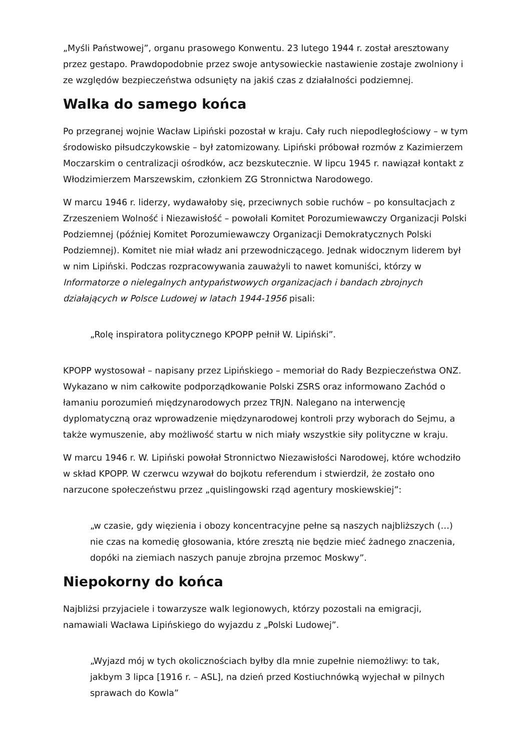„Myśli Państwowej”, organu prasowego Konwentu. 23 lutego 1944 r. został aresztowany przez gestapo. Prawdopodobnie przez swoje antysowieckie nastawienie zostaje zwolniony i ze względów bezpieczeństwa odsunięty na jakiś czas z działalności podziemnej.
Walka do samego końca
Po przegranej wojnie Wacław Lipiński pozostał w kraju. Cały ruch niepodległościowy – w tym środowisko piłsudczykowskie – był zatomizowany. Lipiński próbował rozmów z Kazimierzem Moczarskim o centralizacji ośrodków, acz bezskutecznie. W lipcu 1945 r. nawiązał kontakt z Włodzimierzem Marszewskim, członkiem ZG Stronnictwa Narodowego.
W marcu 1946 r. liderzy, wydawałoby się, przeciwnych sobie ruchów – po konsultacjach z Zrzeszeniem Wolność i Niezawisłość – powołali Komitet Porozumiewawczy Organizacji Polski Podziemnej (później Komitet Porozumiewawczy Organizacji Demokratycznych Polski Podziemnej). Komitet nie miał władz ani przewodniczącego. Jednak widocznym liderem był w nim Lipiński. Podczas rozpracowywania zauważyli to nawet komuniści, którzy w Informatorze o nielegalnych antypaństwowych organizacjach i bandach zbrojnych działających w Polsce Ludowej w latach 1944-1956 pisali:
„Rolę inspiratora politycznego KPOPP pełnił W. Lipiński”.
KPOPP wystosował – napisany przez Lipińskiego – memoriał do Rady Bezpieczeństwa ONZ. Wykazano w nim całkowite podporządkowanie Polski ZSRS oraz informowano Zachód o łamaniu porozumień międzynarodowych przez TRJN. Nalegano na interwencję dyplomatyczną oraz wprowadzenie międzynarodowej kontroli przy wyborach do Sejmu, a także wymuszenie, aby możliwość startu w nich miały wszystkie siły polityczne w kraju.
W marcu 1946 r. W. Lipiński powołał Stronnictwo Niezawisłości Narodowej, które wchodziło w skład KPOPP. W czerwcu wzywał do bojkotu referendum i stwierdził, że zostało ono narzucone społeczeństwu przez „quislingowski rząd agentury moskiewskiej”:
„w czasie, gdy więzienia i obozy koncentracyjne pełne są naszych najbliższych (…) nie czas na komedię głosowania, które zresztą nie będzie mieć żadnego znaczenia, dopóki na ziemiach naszych panuje zbrojna przemoc Moskwy”.
Niepokorny do końca
Najbliżsi przyjaciele i towarzysze walk legionowych, którzy pozostali na emigracji, namawiali Wacława Lipińskiego do wyjazdu z „Polski Ludowej”.
„Wyjazd mój w tych okolicznościach byłby dla mnie zupełnie niemożliwy: to tak, jakbym 3 lipca [1916 r. – ASL], na dzień przed Kostiuchnówką wyjechał w pilnych sprawach do Kowla”